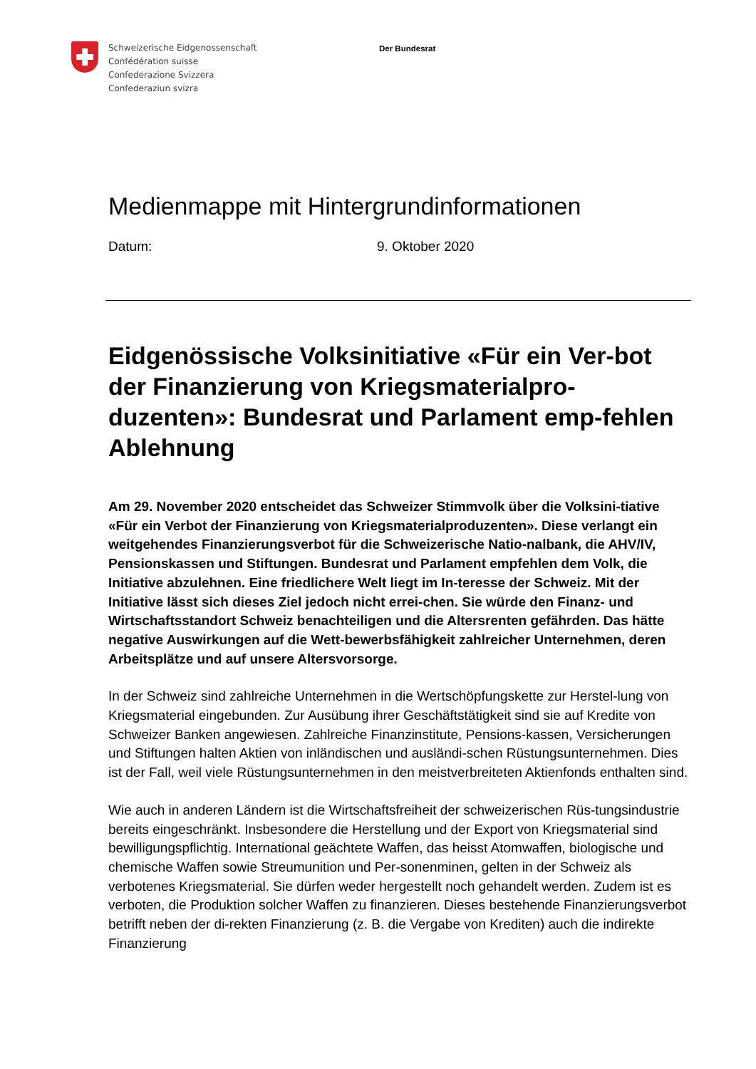Schweizerische Eidgenossenschaft
Confédération suisse
Confederazione Svizzera
Confederaziun svizra
Der Bundesrat
Medienmappe mit Hintergrundinformationen
Datum: 9. Oktober 2020
Eidgenössische Volksinitiative «Für ein Ver-bot der Finanzierung von Kriegsmaterialpro-duzenten»: Bundesrat und Parlament emp-fehlen Ablehnung
Am 29. November 2020 entscheidet das Schweizer Stimmvolk über die Volksini-tiative «Für ein Verbot der Finanzierung von Kriegsmaterialproduzenten». Diese verlangt ein weitgehendes Finanzierungsverbot für die Schweizerische Natio-nalbank, die AHV/IV, Pensionskassen und Stiftungen. Bundesrat und Parlament empfehlen dem Volk, die Initiative abzulehnen. Eine friedlichere Welt liegt im In-teresse der Schweiz. Mit der Initiative lässt sich dieses Ziel jedoch nicht errei-chen. Sie würde den Finanz- und Wirtschaftsstandort Schweiz benachteiligen und die Altersrenten gefährden. Das hätte negative Auswirkungen auf die Wett-bewerbsfähigkeit zahlreicher Unternehmen, deren Arbeitsplätze und auf unsere Altersvorsorge.
In der Schweiz sind zahlreiche Unternehmen in die Wertschöpfungskette zur Herstel-lung von Kriegsmaterial eingebunden. Zur Ausübung ihrer Geschäftstätigkeit sind sie auf Kredite von Schweizer Banken angewiesen. Zahlreiche Finanzinstitute, Pensions-kassen, Versicherungen und Stiftungen halten Aktien von inländischen und ausländi-schen Rüstungsunternehmen. Dies ist der Fall, weil viele Rüstungsunternehmen in den meistverbreiteten Aktienfonds enthalten sind.
Wie auch in anderen Ländern ist die Wirtschaftsfreiheit der schweizerischen Rüs-tungsindustrie bereits eingeschränkt. Insbesondere die Herstellung und der Export von Kriegsmaterial sind bewilligungspflichtig. International geächtete Waffen, das heisst Atomwaffen, biologische und chemische Waffen sowie Streumunition und Per-sonenminen, gelten in der Schweiz als verbotenes Kriegsmaterial. Sie dürfen weder hergestellt noch gehandelt werden. Zudem ist es verboten, die Produktion solcher Waffen zu finanzieren. Dieses bestehende Finanzierungsverbot betrifft neben der di-rekten Finanzierung (z. B. die Vergabe von Krediten) auch die indirekte Finanzierung